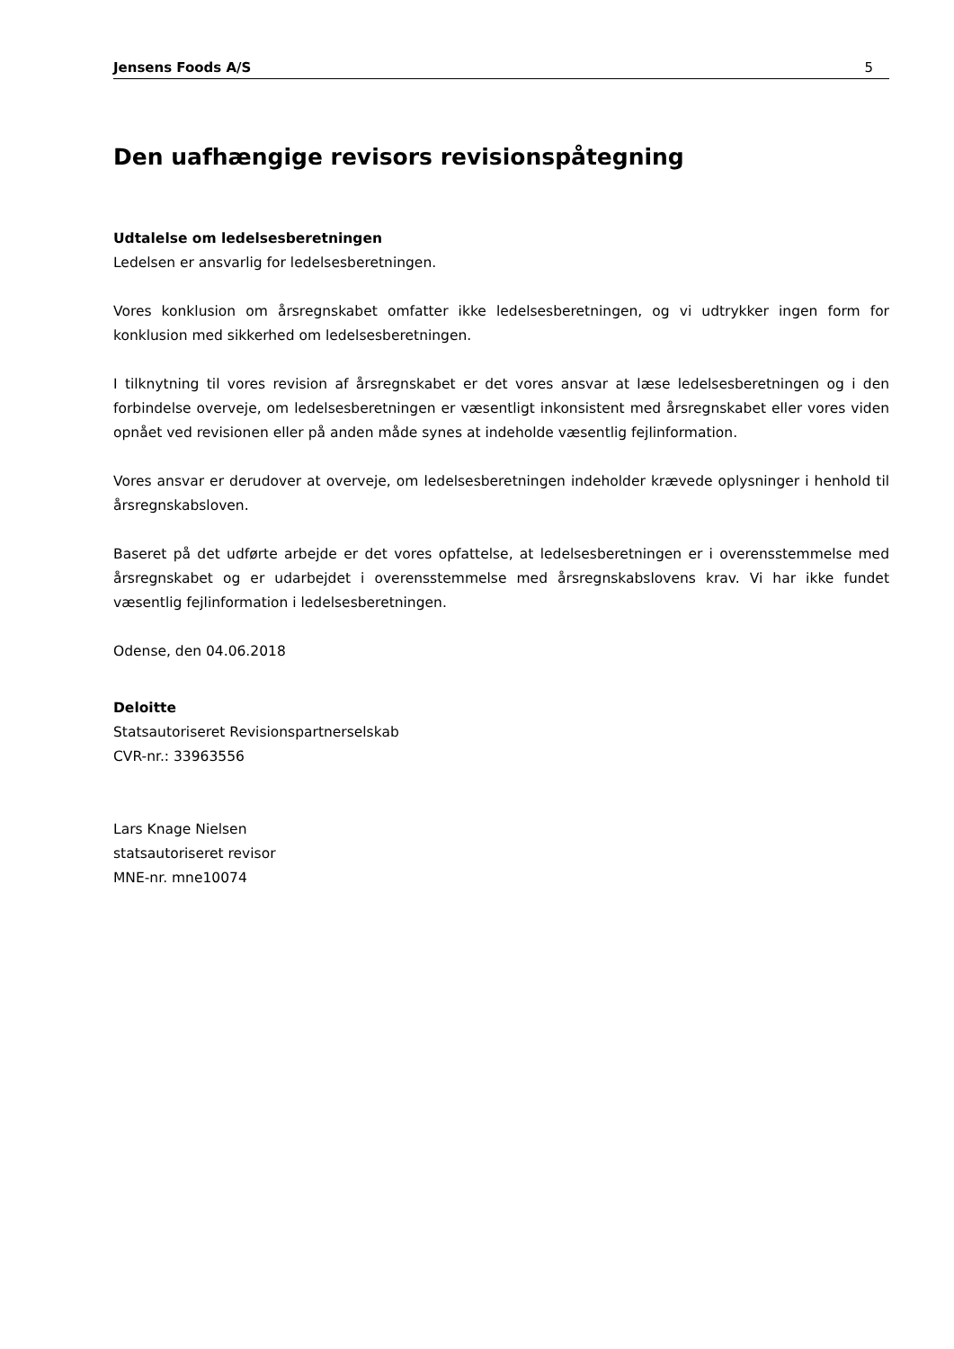Jensens Foods A/S 5
Den uafhængige revisors revisionspåtegning
Udtalelse om ledelsesberetningen
Ledelsen er ansvarlig for ledelsesberetningen.
Vores konklusion om årsregnskabet omfatter ikke ledelsesberetningen, og vi udtrykker ingen form for konklusion med sikkerhed om ledelsesberetningen.
I tilknytning til vores revision af årsregnskabet er det vores ansvar at læse ledelsesberetningen og i den forbindelse overveje, om ledelsesberetningen er væsentligt inkonsistent med årsregnskabet eller vores viden opnået ved revisionen eller på anden måde synes at indeholde væsentlig fejlinformation.
Vores ansvar er derudover at overveje, om ledelsesberetningen indeholder krævede oplysninger i henhold til årsregnskabsloven.
Baseret på det udførte arbejde er det vores opfattelse, at ledelsesberetningen er i overensstemmelse med årsregnskabet og er udarbejdet i overensstemmelse med årsregnskabslovens krav. Vi har ikke fundet væsentlig fejlinformation i ledelsesberetningen.
Odense, den 04.06.2018
Deloitte
Statsautoriseret Revisionspartnerselskab
CVR-nr.: 33963556
Lars Knage Nielsen
statsautoriseret revisor
MNE-nr. mne10074